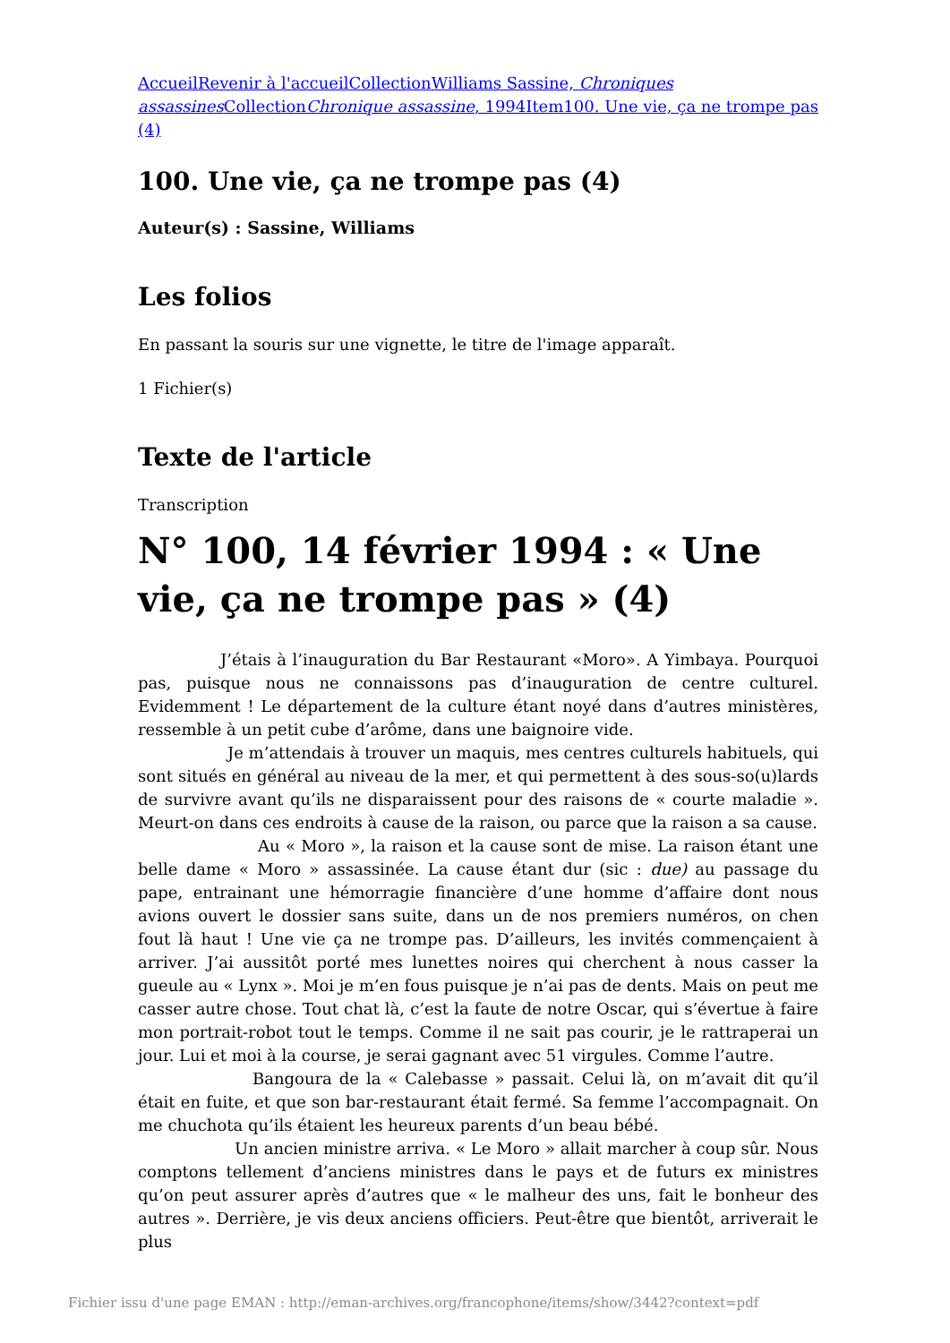Accueil Revenir à l'accueil Collection Williams Sassine, Chroniques assassines Collection Chronique assassine, 1994 Item 100. Une vie, ça ne trompe pas (4)
100. Une vie, ça ne trompe pas (4)
Auteur(s) : Sassine, Williams
Les folios
En passant la souris sur une vignette, le titre de l'image apparaît.
1 Fichier(s)
Texte de l'article
Transcription
N° 100, 14 février 1994 : « Une vie, ça ne trompe pas » (4)
J’étais à l’inauguration du Bar Restaurant «Moro». A Yimbaya. Pourquoi pas, puisque nous ne connaissons pas d’inauguration de centre culturel. Evidemment ! Le département de la culture étant noyé dans d’autres ministères, ressemble à un petit cube d’arôme, dans une baignoire vide.
Je m’attendais à trouver un maquis, mes centres culturels habituels, qui sont situés en général au niveau de la mer, et qui permettent à des sous-so(u)lards de survivre avant qu’ils ne disparaissent pour des raisons de « courte maladie ». Meurt-on dans ces endroits à cause de la raison, ou parce que la raison a sa cause.
Au « Moro », la raison et la cause sont de mise. La raison étant une belle dame « Moro » assassinée. La cause étant dur (sic : due) au passage du pape, entrainant une hémorragie financière d’une homme d’affaire dont nous avions ouvert le dossier sans suite, dans un de nos premiers numéros, on chen fout là haut ! Une vie ça ne trompe pas. D’ailleurs, les invités commençaient à arriver. J’ai aussitôt porté mes lunettes noires qui cherchent à nous casser la gueule au « Lynx ». Moi je m’en fous puisque je n’ai pas de dents. Mais on peut me casser autre chose. Tout chat là, c’est la faute de notre Oscar, qui s’évertue à faire mon portrait-robot tout le temps. Comme il ne sait pas courir, je le rattraperai un jour. Lui et moi à la course, je serai gagnant avec 51 virgules. Comme l’autre.
Bangoura de la « Calebasse » passait. Celui là, on m’avait dit qu’il était en fuite, et que son bar-restaurant était fermé. Sa femme l’accompagnait. On me chuchota qu’ils étaient les heureux parents d’un beau bébé.
Un ancien ministre arriva. « Le Moro » allait marcher à coup sûr. Nous comptons tellement d’anciens ministres dans le pays et de futurs ex ministres qu’on peut assurer après d’autres que « le malheur des uns, fait le bonheur des autres ». Derrière, je vis deux anciens officiers. Peut-être que bientôt, arriverait le plus
Fichier issu d'une page EMAN : http://eman-archives.org/francophone/items/show/3442?context=pdf